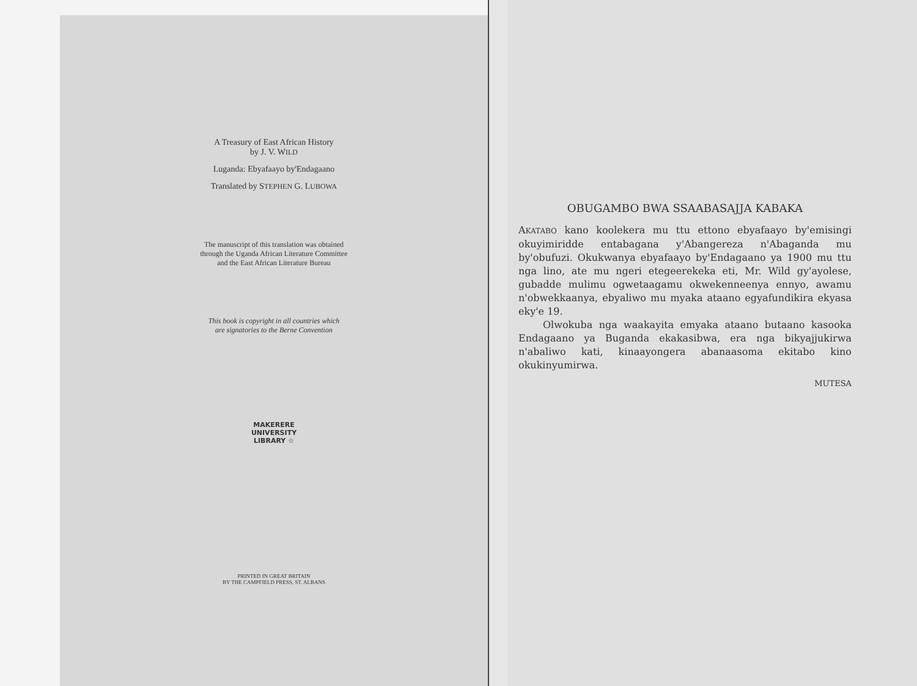A Treasury of East African History
by J. V. WILD
Luganda: Ebyafaayo by'Endagaano
Translated by STEPHEN G. LUBOWA
The manuscript of this translation was obtained
through the Uganda African Literature Committee
and the East African Literature Bureau
This book is copyright in all countries which
are signatories to the Berne Convention
MAKERERE UNIVERSITY LIBRARY ☆
PRINTED IN GREAT BRITAIN
BY THE CAMPFIELD PRESS, ST. ALBANS
OBUGAMBO BWA SSAABASAJJA KABAKA
AKATABO kano koolekera mu ttu ettono ebyafaayo by'emisingi okuyimiridde entabagana y'Abangereza n'Abaganda mu by'obufuzi. Okukwanya ebyafaayo by'Endagaano ya 1900 mu ttu nga lino, ate mu ngeri etegeerekeka eti, Mr. Wild gy'ayolese, gubadde mulimu ogwetaagamu okwekenneenya ennyo, awamu n'obwekkaanya, ebyaliwo mu myaka ataano egyafundikira ekyasa eky'e 19.
Olwokuba nga waakayita emyaka ataano butaano kasooka Endagaano ya Buganda ekakasibwa, era nga bikyajjukirwa n'abaliwo kati, kinaayongera abanaasoma ekitabo kino okukinyumirwa.
MUTESA